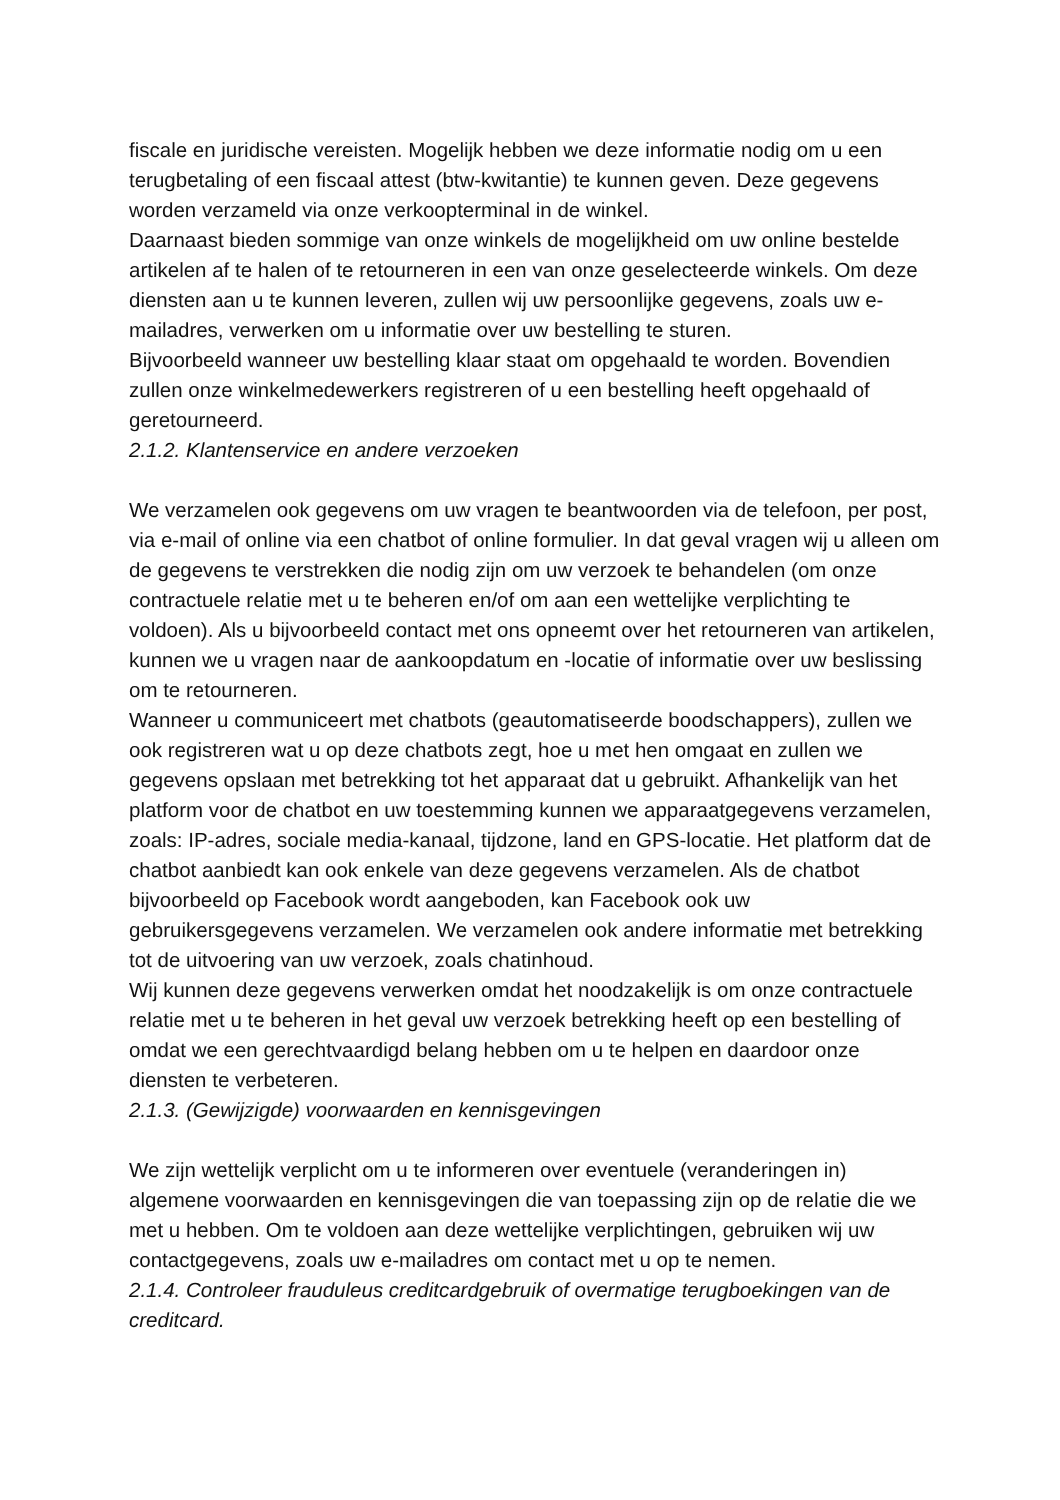fiscale en juridische vereisten. Mogelijk hebben we deze informatie nodig om u een terugbetaling of een fiscaal attest (btw-kwitantie) te kunnen geven. Deze gegevens worden verzameld via onze verkoopterminal in de winkel.
Daarnaast bieden sommige van onze winkels de mogelijkheid om uw online bestelde artikelen af te halen of te retourneren in een van onze geselecteerde winkels. Om deze diensten aan u te kunnen leveren, zullen wij uw persoonlijke gegevens, zoals uw e-mailadres, verwerken om u informatie over uw bestelling te sturen.
Bijvoorbeeld wanneer uw bestelling klaar staat om opgehaald te worden. Bovendien zullen onze winkelmedewerkers registreren of u een bestelling heeft opgehaald of geretourneerd.
2.1.2. Klantenservice en andere verzoeken
We verzamelen ook gegevens om uw vragen te beantwoorden via de telefoon, per post, via e-mail of online via een chatbot of online formulier. In dat geval vragen wij u alleen om de gegevens te verstrekken die nodig zijn om uw verzoek te behandelen (om onze contractuele relatie met u te beheren en/of om aan een wettelijke verplichting te voldoen). Als u bijvoorbeeld contact met ons opneemt over het retourneren van artikelen, kunnen we u vragen naar de aankoopdatum en -locatie of informatie over uw beslissing om te retourneren.
Wanneer u communiceert met chatbots (geautomatiseerde boodschappers), zullen we ook registreren wat u op deze chatbots zegt, hoe u met hen omgaat en zullen we gegevens opslaan met betrekking tot het apparaat dat u gebruikt. Afhankelijk van het platform voor de chatbot en uw toestemming kunnen we apparaatgegevens verzamelen, zoals: IP-adres, sociale media-kanaal, tijdzone, land en GPS-locatie. Het platform dat de chatbot aanbiedt kan ook enkele van deze gegevens verzamelen. Als de chatbot bijvoorbeeld op Facebook wordt aangeboden, kan Facebook ook uw gebruikersgegevens verzamelen. We verzamelen ook andere informatie met betrekking tot de uitvoering van uw verzoek, zoals chatinhoud.
Wij kunnen deze gegevens verwerken omdat het noodzakelijk is om onze contractuele relatie met u te beheren in het geval uw verzoek betrekking heeft op een bestelling of omdat we een gerechtvaardigd belang hebben om u te helpen en daardoor onze diensten te verbeteren.
2.1.3. (Gewijzigde) voorwaarden en kennisgevingen
We zijn wettelijk verplicht om u te informeren over eventuele (veranderingen in) algemene voorwaarden en kennisgevingen die van toepassing zijn op de relatie die we met u hebben. Om te voldoen aan deze wettelijke verplichtingen, gebruiken wij uw contactgegevens, zoals uw e-mailadres om contact met u op te nemen.
2.1.4. Controleer frauduleus creditcardgebruik of overmatige terugboekingen van de creditcard.